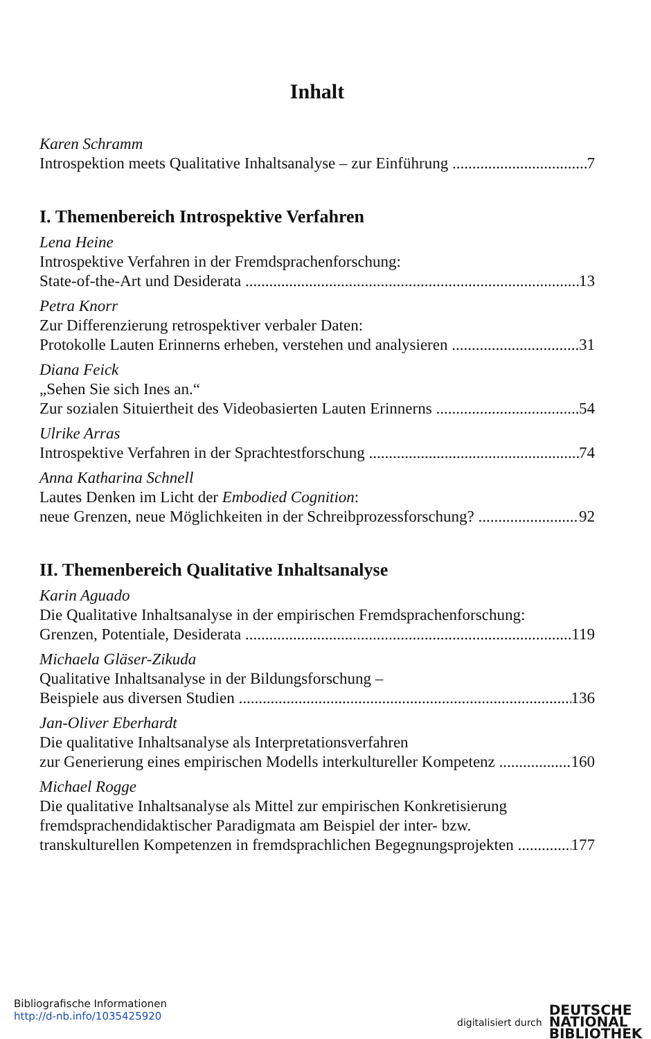Inhalt
Karen Schramm
Introspektion meets Qualitative Inhaltsanalyse – zur Einführung 7
I. Themenbereich Introspektive Verfahren
Lena Heine
Introspektive Verfahren in der Fremdsprachenforschung:
State-of-the-Art und Desiderata 13
Petra Knorr
Zur Differenzierung retrospektiver verbaler Daten:
Protokolle Lauten Erinnerns erheben, verstehen und analysieren 31
Diana Feick
„Sehen Sie sich Ines an.“
Zur sozialen Situiertheit des Videobasierten Lauten Erinnerns 54
Ulrike Arras
Introspektive Verfahren in der Sprachtestforschung 74
Anna Katharina Schnell
Lautes Denken im Licht der Embodied Cognition:
neue Grenzen, neue Möglichkeiten in der Schreibprozessforschung? 92
II. Themenbereich Qualitative Inhaltsanalyse
Karin Aguado
Die Qualitative Inhaltsanalyse in der empirischen Fremdsprachenforschung:
Grenzen, Potentiale, Desiderata 119
Michaela Gläser-Zikuda
Qualitative Inhaltsanalyse in der Bildungsforschung –
Beispiele aus diversen Studien 136
Jan-Oliver Eberhardt
Die qualitative Inhaltsanalyse als Interpretationsverfahren
zur Generierung eines empirischen Modells interkultureller Kompetenz 160
Michael Rogge
Die qualitative Inhaltsanalyse als Mittel zur empirischen Konkretisierung
fremdsprachendidaktischer Paradigmata am Beispiel der inter- bzw.
transkulturellen Kompetenzen in fremdsprachlichen Begegnungsprojekten 177
Bibliografische Informationen
http://d-nb.info/1035425920
digitalisiert durch
DEUTSCHE
NATIONAL
BIBLIOTHEK